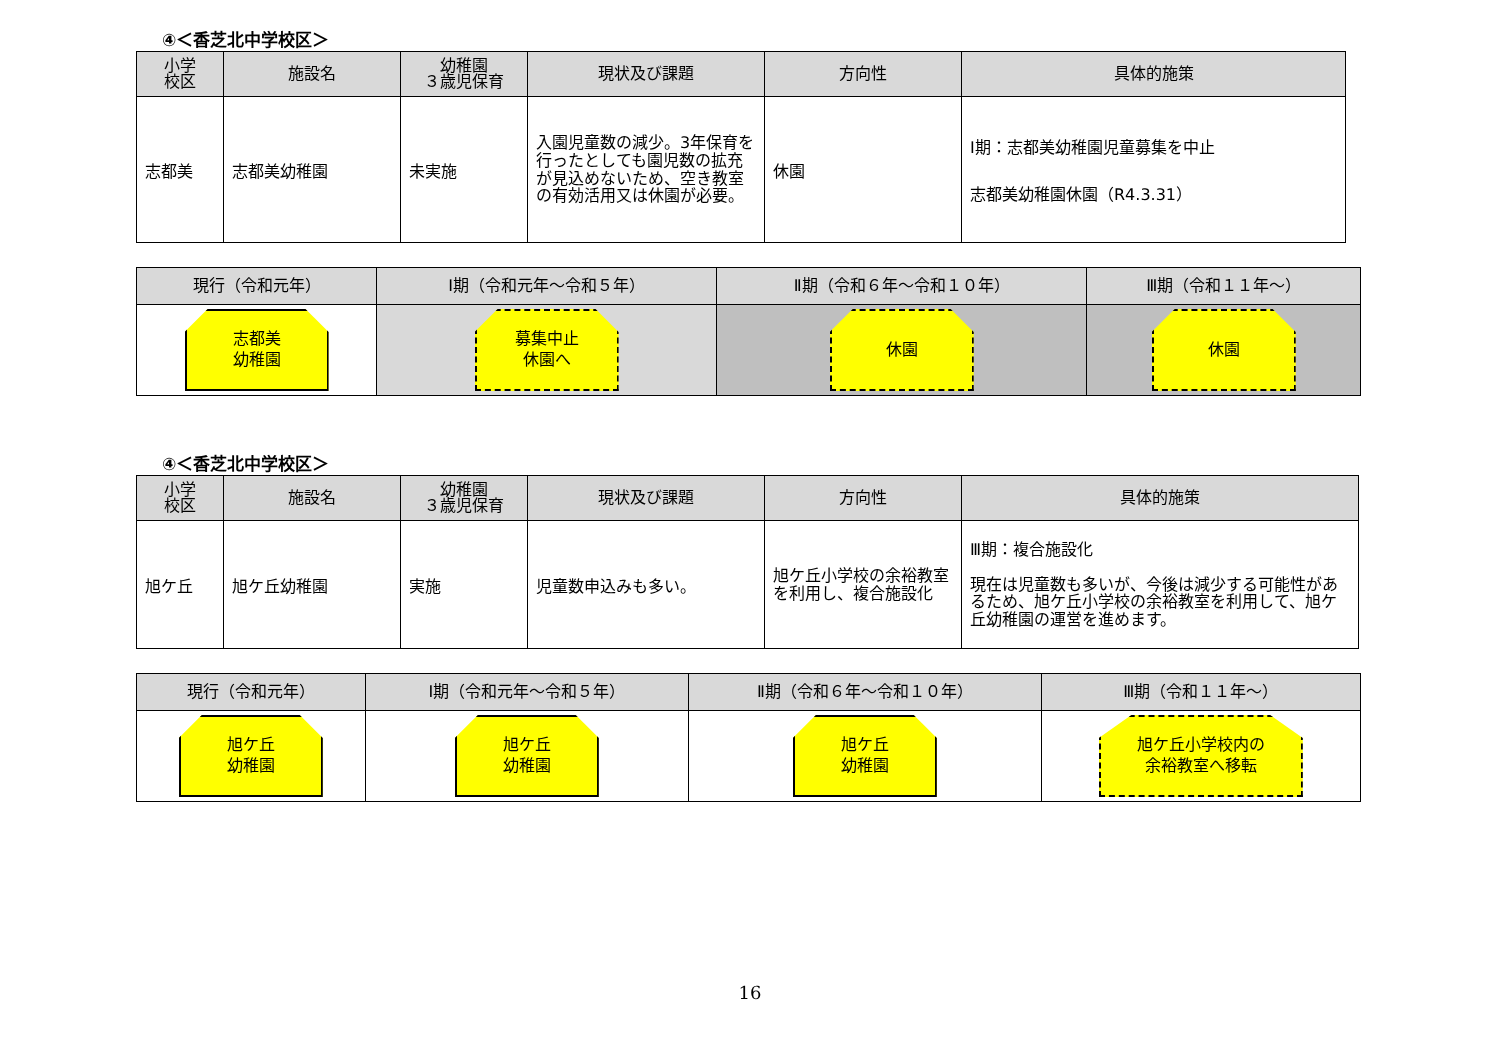④＜香芝北中学校区＞
| 小学 校区 | 施設名 | 幼稚園 ３歳児保育 | 現状及び課題 | 方向性 | 具体的施策 |
| --- | --- | --- | --- | --- | --- |
| 志都美 | 志都美幼稚園 | 未実施 | 入園児童数の減少。3年保育を行ったとしても園児数の拡充が見込めないため、空き教室の有効活用又は休園が必要。 | 休園 | Ⅰ期：志都美幼稚園児童募集を中止 志都美幼稚園休園（R4.3.31） |
| 現行（令和元年） | Ⅰ期（令和元年～令和５年） | Ⅱ期（令和６年～令和１０年） | Ⅲ期（令和１１年～） |
| --- | --- | --- | --- |
| 志都美 幼稚園 | 募集中止 休園へ | 休園 | 休園 |
④＜香芝北中学校区＞
| 小学 校区 | 施設名 | 幼稚園 ３歳児保育 | 現状及び課題 | 方向性 | 具体的施策 |
| --- | --- | --- | --- | --- | --- |
| 旭ケ丘 | 旭ケ丘幼稚園 | 実施 | 児童数申込みも多い。 | 旭ケ丘小学校の余裕教室を利用し、複合施設化 | Ⅲ期：複合施設化 現在は児童数も多いが、今後は減少する可能性があるため、旭ケ丘小学校の余裕教室を利用して、旭ケ丘幼稚園の運営を進めます。 |
| 現行（令和元年） | Ⅰ期（令和元年～令和５年） | Ⅱ期（令和６年～令和１０年） | Ⅲ期（令和１１年～） |
| --- | --- | --- | --- |
| 旭ケ丘 幼稚園 | 旭ケ丘 幼稚園 | 旭ケ丘 幼稚園 | 旭ケ丘小学校内の 余裕教室へ移転 |
16